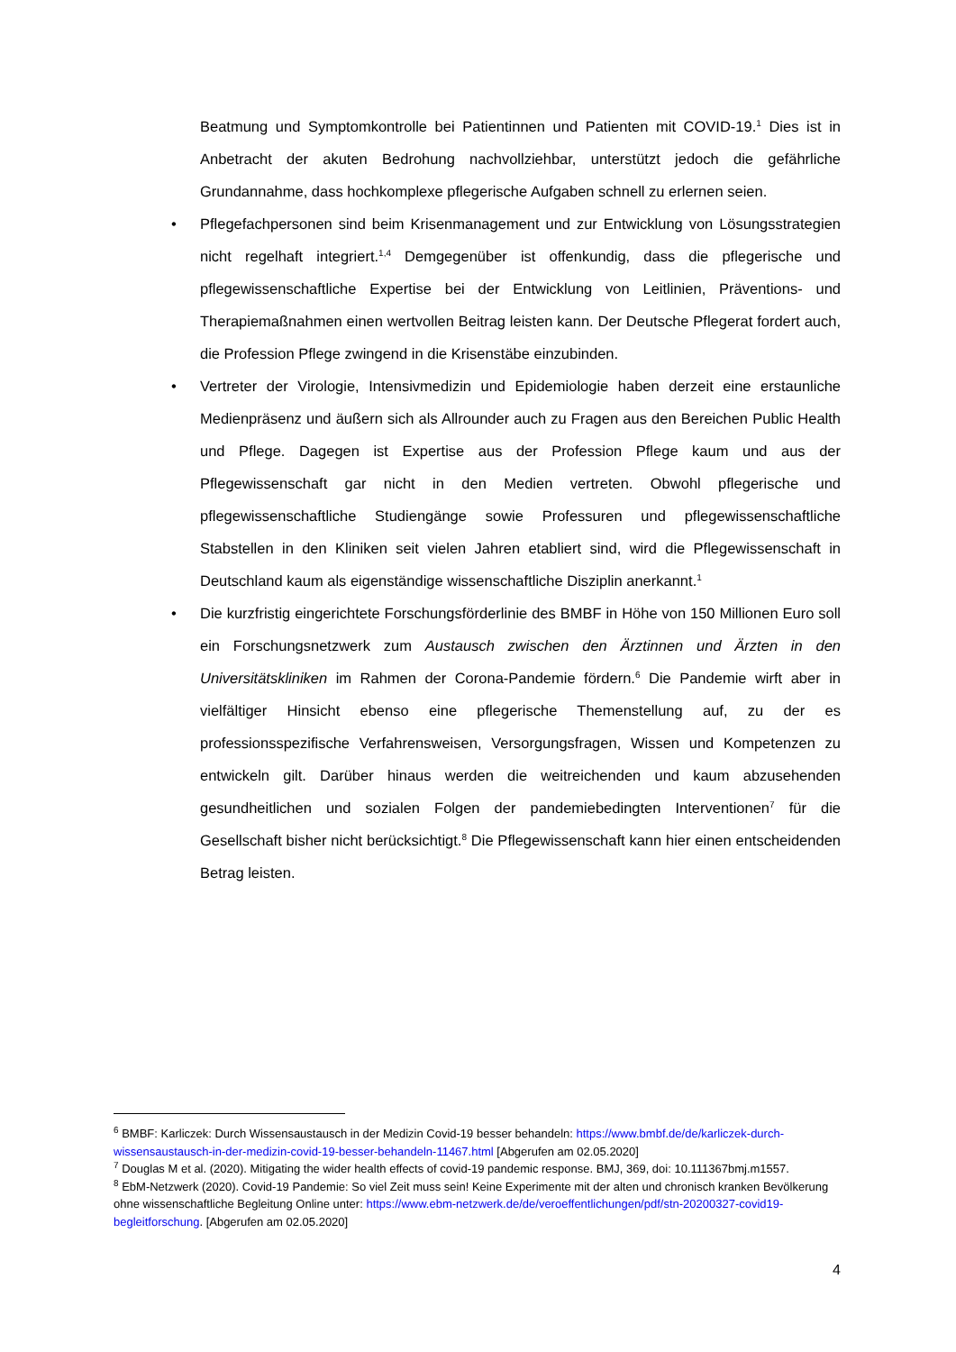Beatmung und Symptomkontrolle bei Patientinnen und Patienten mit COVID-19.<sup>1</sup> Dies ist in Anbetracht der akuten Bedrohung nachvollziehbar, unterstützt jedoch die gefährliche Grundannahme, dass hochkomplexe pflegerische Aufgaben schnell zu erlernen seien.
• Pflegefachpersonen sind beim Krisenmanagement und zur Entwicklung von Lösungsstrategien nicht regelhaft integriert.<sup>1,4</sup> Demgegenüber ist offenkundig, dass die pflegerische und pflegewissenschaftliche Expertise bei der Entwicklung von Leitlinien, Präventions- und Therapiemaßnahmen einen wertvollen Beitrag leisten kann. Der Deutsche Pflegerat fordert auch, die Profession Pflege zwingend in die Krisenstäbe einzubinden.
• Vertreter der Virologie, Intensivmedizin und Epidemiologie haben derzeit eine erstaunliche Medienpräsenz und äußern sich als Allrounder auch zu Fragen aus den Bereichen Public Health und Pflege. Dagegen ist Expertise aus der Profession Pflege kaum und aus der Pflegewissenschaft gar nicht in den Medien vertreten. Obwohl pflegerische und pflegewissenschaftliche Studiengänge sowie Professuren und pflegewissenschaftliche Stabstellen in den Kliniken seit vielen Jahren etabliert sind, wird die Pflegewissenschaft in Deutschland kaum als eigenständige wissenschaftliche Disziplin anerkannt.<sup>1</sup>
• Die kurzfristig eingerichtete Forschungsförderlinie des BMBF in Höhe von 150 Millionen Euro soll ein Forschungsnetzwerk zum Austausch zwischen den Ärztinnen und Ärzten in den Universitätskliniken im Rahmen der Corona-Pandemie fördern.<sup>6</sup> Die Pandemie wirft aber in vielfältiger Hinsicht ebenso eine pflegerische Themenstellung auf, zu der es professionsspezifische Verfahrensweisen, Versorgungsfragen, Wissen und Kompetenzen zu entwickeln gilt. Darüber hinaus werden die weitreichenden und kaum abzusehenden gesundheitlichen und sozialen Folgen der pandemiebedingten Interventionen<sup>7</sup> für die Gesellschaft bisher nicht berücksichtigt.<sup>8</sup> Die Pflegewissenschaft kann hier einen entscheidenden Betrag leisten.
<sup>6</sup> BMBF: Karliczek: Durch Wissensaustausch in der Medizin Covid-19 besser behandeln: https://www.bmbf.de/de/karliczek-durch-wissensaustausch-in-der-medizin-covid-19-besser-behandeln-11467.html [Abgerufen am 02.05.2020]
<sup>7</sup> Douglas M et al. (2020). Mitigating the wider health effects of covid-19 pandemic response. BMJ, 369, doi: 10.111367bmj.m1557.
<sup>8</sup> EbM-Netzwerk (2020). Covid-19 Pandemie: So viel Zeit muss sein! Keine Experimente mit der alten und chronisch kranken Bevölkerung ohne wissenschaftliche Begleitung Online unter: https://www.ebm-netzwerk.de/de/veroeffentlichungen/pdf/stn-20200327-covid19-begleitforschung. [Abgerufen am 02.05.2020]
4